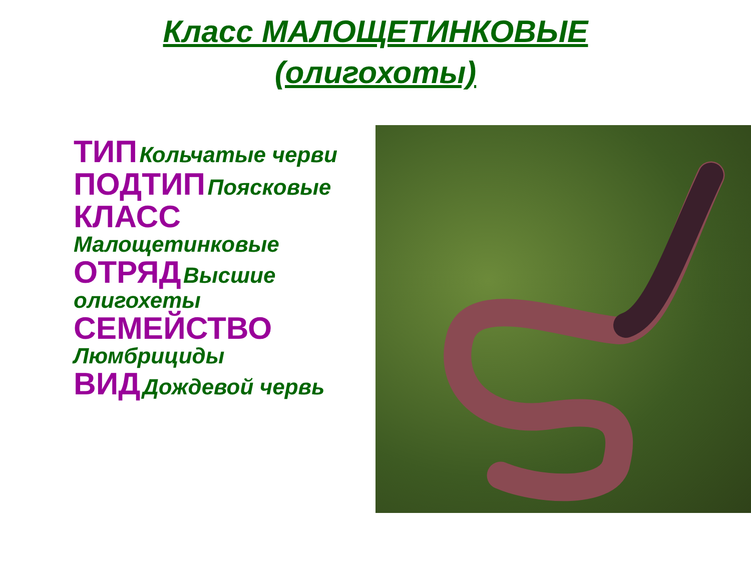Класс МАЛОЩЕТИНКОВЫЕ
(олигохоты)
ТИП Кольчатые черви
ПОДТИП Поясковые
КЛАСС Малощетинковые
ОТРЯД Высшие олигохеты
СЕМЕЙСТВО Люмбрициды
ВИД Дождевой червь